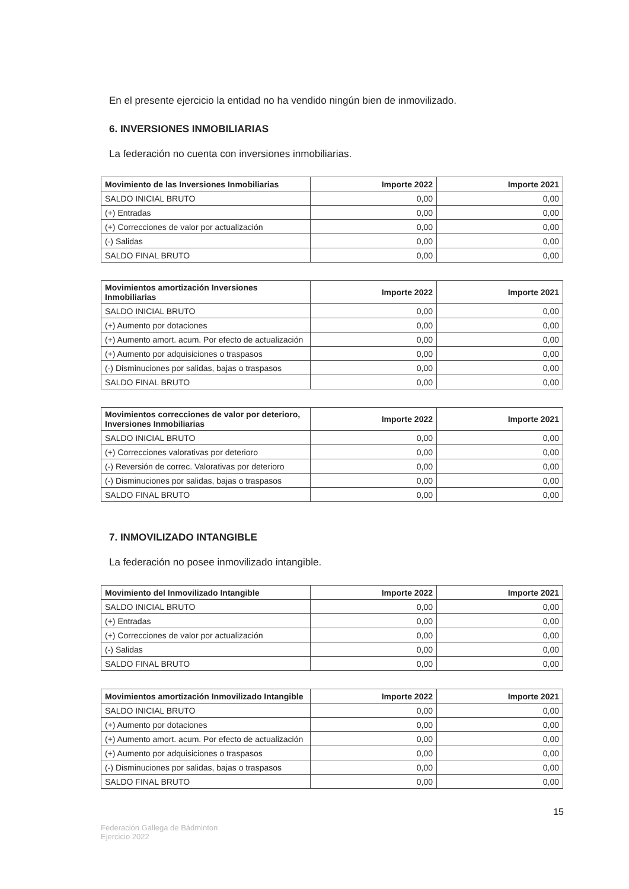En el presente ejercicio la entidad no ha vendido ningún bien de inmovilizado.
6. INVERSIONES INMOBILIARIAS
La federación no cuenta con inversiones inmobiliarias.
| Movimiento de las Inversiones Inmobiliarias | Importe 2022 | Importe 2021 |
| --- | --- | --- |
| SALDO INICIAL BRUTO | 0,00 | 0,00 |
| (+) Entradas | 0,00 | 0,00 |
| (+) Correcciones de valor por actualización | 0,00 | 0,00 |
| (-) Salidas | 0,00 | 0,00 |
| SALDO FINAL BRUTO | 0,00 | 0,00 |
| Movimientos amortización Inversiones Inmobiliarias | Importe 2022 | Importe 2021 |
| --- | --- | --- |
| SALDO INICIAL BRUTO | 0,00 | 0,00 |
| (+) Aumento por dotaciones | 0,00 | 0,00 |
| (+) Aumento amort. acum. Por efecto de actualización | 0,00 | 0,00 |
| (+) Aumento por adquisiciones o traspasos | 0,00 | 0,00 |
| (-) Disminuciones por salidas, bajas o traspasos | 0,00 | 0,00 |
| SALDO FINAL BRUTO | 0,00 | 0,00 |
| Movimientos correcciones de valor por deterioro, Inversiones Inmobiliarias | Importe 2022 | Importe 2021 |
| --- | --- | --- |
| SALDO INICIAL BRUTO | 0,00 | 0,00 |
| (+) Correcciones valorativas por deterioro | 0,00 | 0,00 |
| (-) Reversión de correc. Valorativas por deterioro | 0,00 | 0,00 |
| (-) Disminuciones por salidas, bajas o traspasos | 0,00 | 0,00 |
| SALDO FINAL BRUTO | 0,00 | 0,00 |
7. INMOVILIZADO INTANGIBLE
La federación no posee inmovilizado intangible.
| Movimiento del Inmovilizado Intangible | Importe 2022 | Importe 2021 |
| --- | --- | --- |
| SALDO INICIAL BRUTO | 0,00 | 0,00 |
| (+) Entradas | 0,00 | 0,00 |
| (+) Correcciones de valor por actualización | 0,00 | 0,00 |
| (-) Salidas | 0,00 | 0,00 |
| SALDO FINAL BRUTO | 0,00 | 0,00 |
| Movimientos amortización Inmovilizado Intangible | Importe 2022 | Importe 2021 |
| --- | --- | --- |
| SALDO INICIAL BRUTO | 0,00 | 0,00 |
| (+) Aumento por dotaciones | 0,00 | 0,00 |
| (+) Aumento amort. acum. Por efecto de actualización | 0,00 | 0,00 |
| (+) Aumento por adquisiciones o traspasos | 0,00 | 0,00 |
| (-) Disminuciones por salidas, bajas o traspasos | 0,00 | 0,00 |
| SALDO FINAL BRUTO | 0,00 | 0,00 |
15
Federación Gallega de Bádminton
Ejercicio 2022